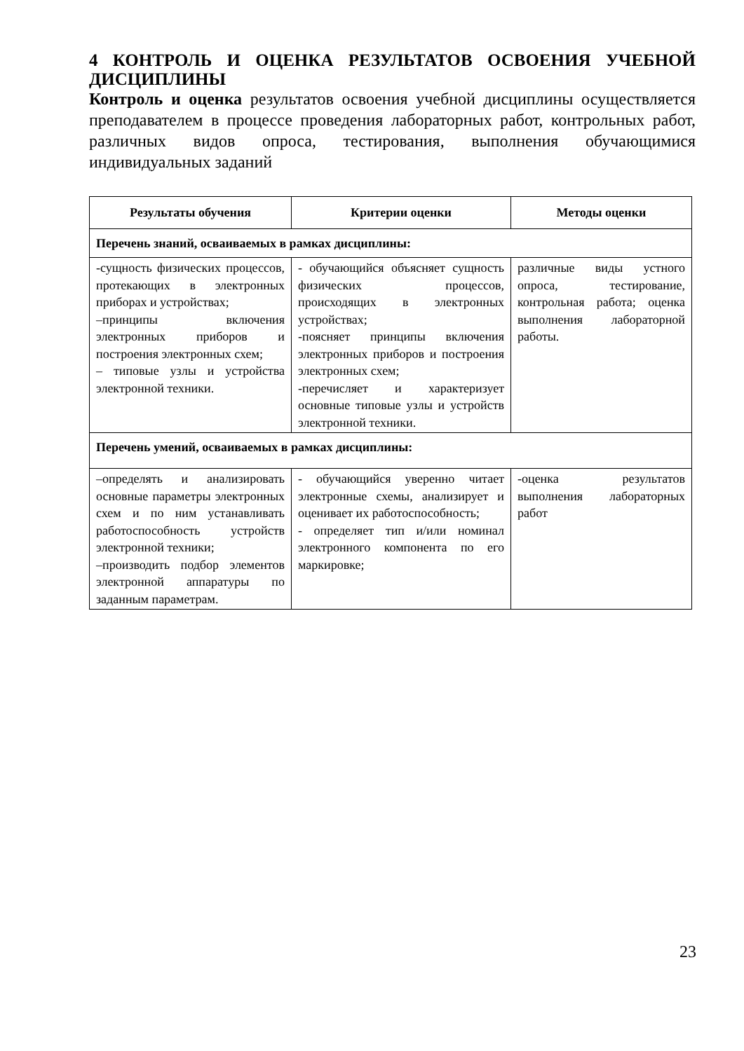4 КОНТРОЛЬ И ОЦЕНКА РЕЗУЛЬТАТОВ ОСВОЕНИЯ УЧЕБНОЙ ДИСЦИПЛИНЫ
Контроль и оценка результатов освоения учебной дисциплины осуществляется преподавателем в процессе проведения лабораторных работ, контрольных работ, различных видов опроса, тестирования, выполнения обучающимися индивидуальных заданий
| Результаты обучения | Критерии оценки | Методы оценки |
| --- | --- | --- |
| Перечень знаний, осваиваемых в рамках дисциплины: | | |
| -сущность физических процессов, протекающих в электронных приборах и устройствах; –принципы включения электронных приборов и построения электронных схем; – типовые узлы и устройства электронной техники. | - обучающийся объясняет сущность физических процессов, происходящих в электронных устройствах; -поясняет принципы включения электронных приборов и построения электронных схем; -перечисляет и характеризует основные типовые узлы и устройств электронной техники. | различные виды устного опроса, тестирование, контрольная работа; оценка выполнения лабораторной работы. |
| Перечень умений, осваиваемых в рамках дисциплины: | | |
| –определять и анализировать основные параметры электронных схем и по ним устанавливать работоспособность устройств электронной техники; –производить подбор элементов электронной аппаратуры по заданным параметрам. | - обучающийся уверенно читает электронные схемы, анализирует и оценивает их работоспособность; - определяет тип и/или номинал электронного компонента по его маркировке; | -оценка результатов выполнения лабораторных работ |
23